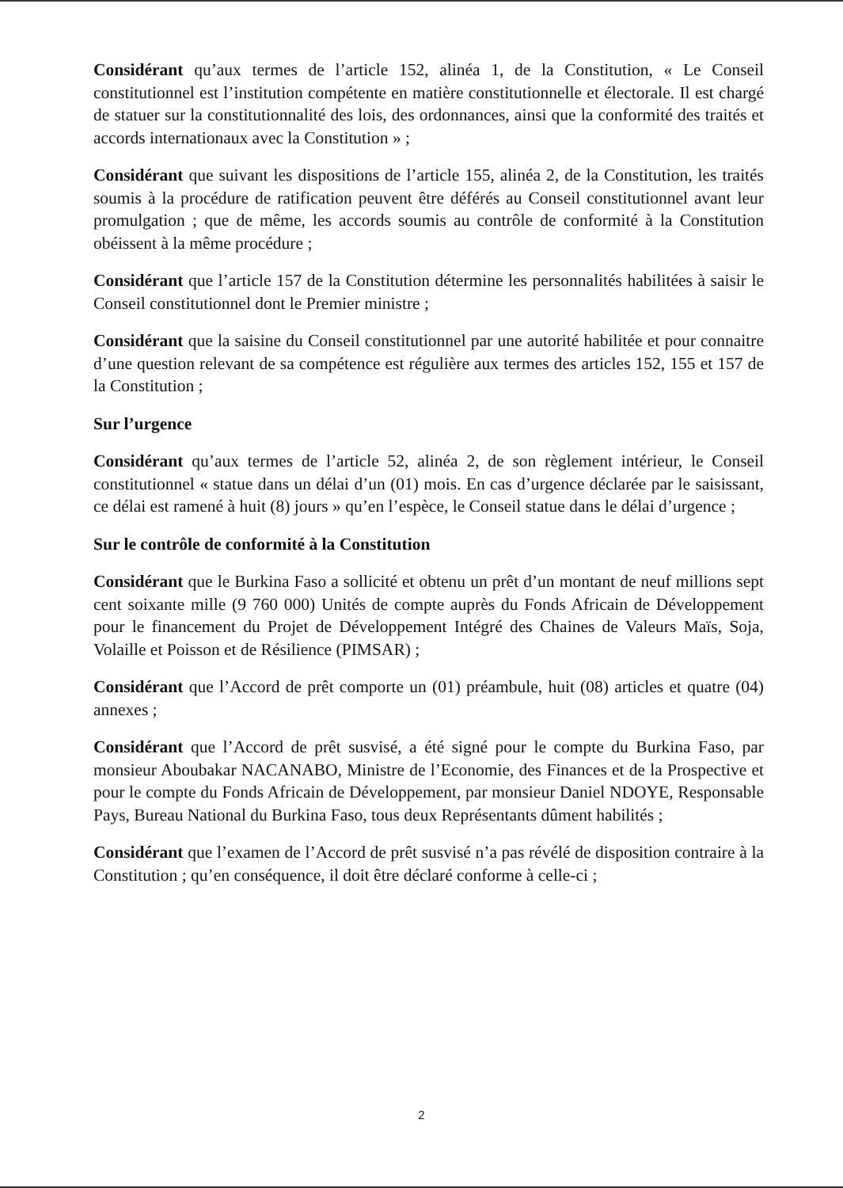Considérant qu’aux termes de l’article 152, alinéa 1, de la Constitution, « Le Conseil constitutionnel est l’institution compétente en matière constitutionnelle et électorale. Il est chargé de statuer sur la constitutionnalité des lois, des ordonnances, ainsi que la conformité des traités et accords internationaux avec la Constitution » ;
Considérant que suivant les dispositions de l’article 155, alinéa 2, de la Constitution, les traités soumis à la procédure de ratification peuvent être déférés au Conseil constitutionnel avant leur promulgation ; que de même, les accords soumis au contrôle de conformité à la Constitution obéissent à la même procédure ;
Considérant que l’article 157 de la Constitution détermine les personnalités habilitées à saisir le Conseil constitutionnel dont le Premier ministre ;
Considérant que la saisine du Conseil constitutionnel par une autorité habilitée et pour connaitre d’une question relevant de sa compétence est régulière aux termes des articles 152, 155 et 157 de la Constitution ;
Sur l’urgence
Considérant qu’aux termes de l’article 52, alinéa 2, de son règlement intérieur, le Conseil constitutionnel « statue dans un délai d’un (01) mois. En cas d’urgence déclarée par le saisissant, ce délai est ramené à huit (8) jours » qu’en l’espèce, le Conseil statue dans le délai d’urgence ;
Sur le contrôle de conformité à la Constitution
Considérant que le Burkina Faso a sollicité et obtenu un prêt d’un montant de neuf millions sept cent soixante mille (9 760 000) Unités de compte auprès du Fonds Africain de Développement pour le financement du Projet de Développement Intégré des Chaines de Valeurs Maïs, Soja, Volaille et Poisson et de Résilience (PIMSAR) ;
Considérant que l’Accord de prêt comporte un (01) préambule, huit (08) articles et quatre (04) annexes ;
Considérant que l’Accord de prêt susvisé, a été signé pour le compte du Burkina Faso, par monsieur Aboubakar NACANABO, Ministre de l’Economie, des Finances et de la Prospective et pour le compte du Fonds Africain de Développement, par monsieur Daniel NDOYE, Responsable Pays, Bureau National du Burkina Faso, tous deux Représentants dûment habilités ;
Considérant que l’examen de l’Accord de prêt susvisé n’a pas révélé de disposition contraire à la Constitution ; qu’en conséquence, il doit être déclaré conforme à celle-ci ;
2